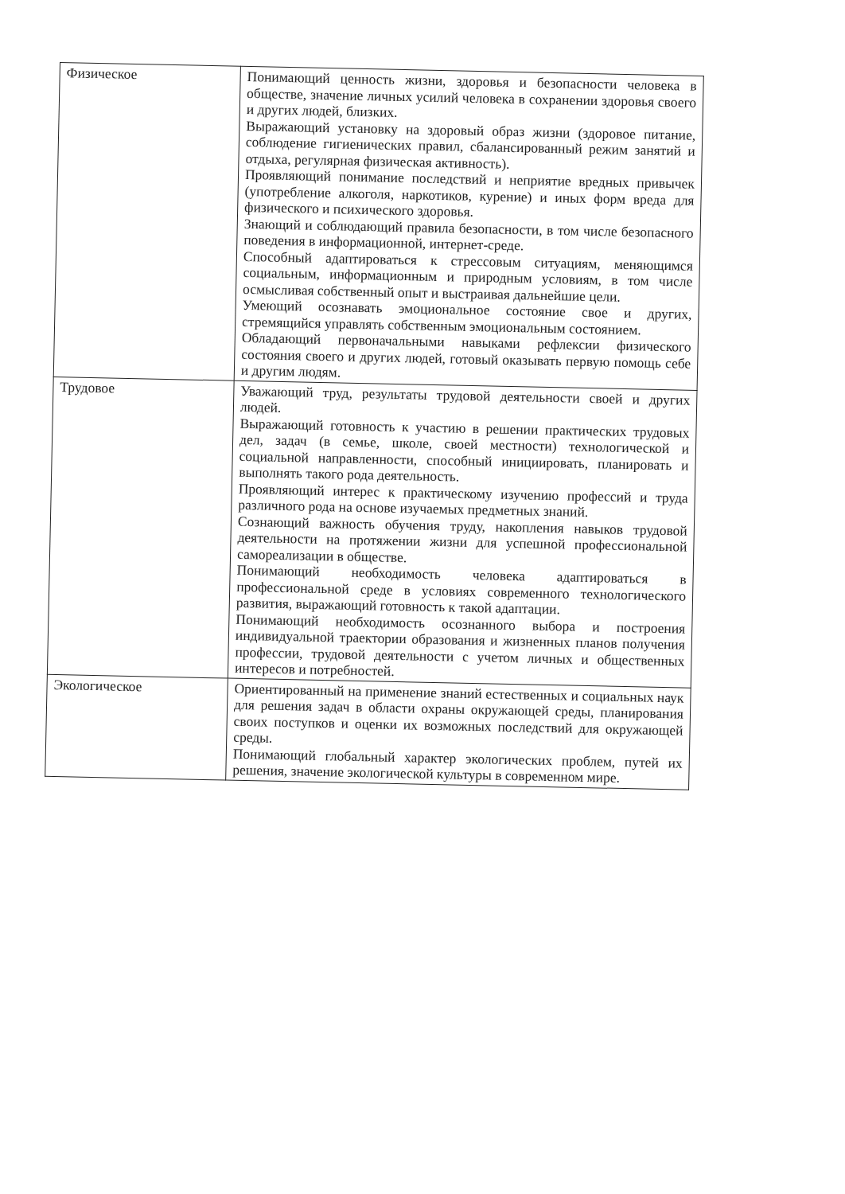| Физическое | Понимающий ценность жизни, здоровья и безопасности человека в обществе, значение личных усилий человека в сохранении здоровья своего и других людей, близких. Выражающий установку на здоровый образ жизни (здоровое питание, соблюдение гигиенических правил, сбалансированный режим занятий и отдыха, регулярная физическая активность). Проявляющий понимание последствий и неприятие вредных привычек (употребление алкоголя, наркотиков, курение) и иных форм вреда для физического и психического здоровья. Знающий и соблюдающий правила безопасности, в том числе безопасного поведения в информационной, интернет-среде. Способный адаптироваться к стрессовым ситуациям, меняющимся социальным, информационным и природным условиям, в том числе осмысливая собственный опыт и выстраивая дальнейшие цели. Умеющий осознавать эмоциональное состояние свое и других, стремящийся управлять собственным эмоциональным состоянием. Обладающий первоначальными навыками рефлексии физического состояния своего и других людей, готовый оказывать первую помощь себе и другим людям. |
| Трудовое | Уважающий труд, результаты трудовой деятельности своей и других людей. Выражающий готовность к участию в решении практических трудовых дел, задач (в семье, школе, своей местности) технологической и социальной направленности, способный инициировать, планировать и выполнять такого рода деятельность. Проявляющий интерес к практическому изучению профессий и труда различного рода на основе изучаемых предметных знаний. Сознающий важность обучения труду, накопления навыков трудовой деятельности на протяжении жизни для успешной профессиональной самореализации в обществе. Понимающий необходимость человека адаптироваться в профессиональной среде в условиях современного технологического развития, выражающий готовность к такой адаптации. Понимающий необходимость осознанного выбора и построения индивидуальной траектории образования и жизненных планов получения профессии, трудовой деятельности с учетом личных и общественных интересов и потребностей. |
| Экологическое | Ориентированный на применение знаний естественных и социальных наук для решения задач в области охраны окружающей среды, планирования своих поступков и оценки их возможных последствий для окружающей среды. Понимающий глобальный характер экологических проблем, путей их решения, значение экологической культуры в современном мире. |